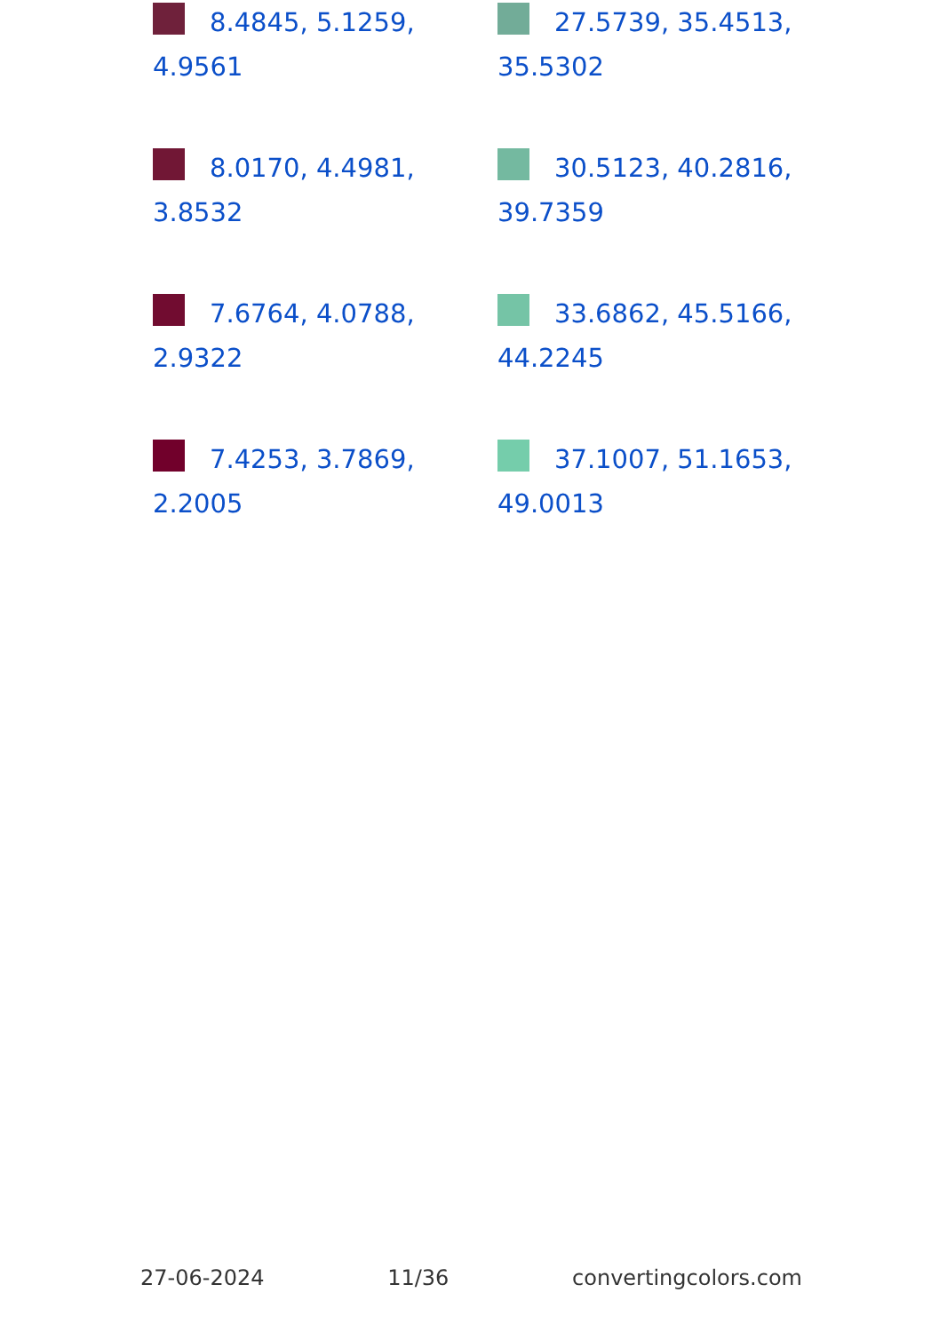8.4845, 5.1259, 4.9561
27.5739, 35.4513, 35.5302
8.0170, 4.4981, 3.8532
30.5123, 40.2816, 39.7359
7.6764, 4.0788, 2.9322
33.6862, 45.5166, 44.2245
7.4253, 3.7869, 2.2005
37.1007, 51.1653, 49.0013
27-06-2024 11/36 convertingcolors.com